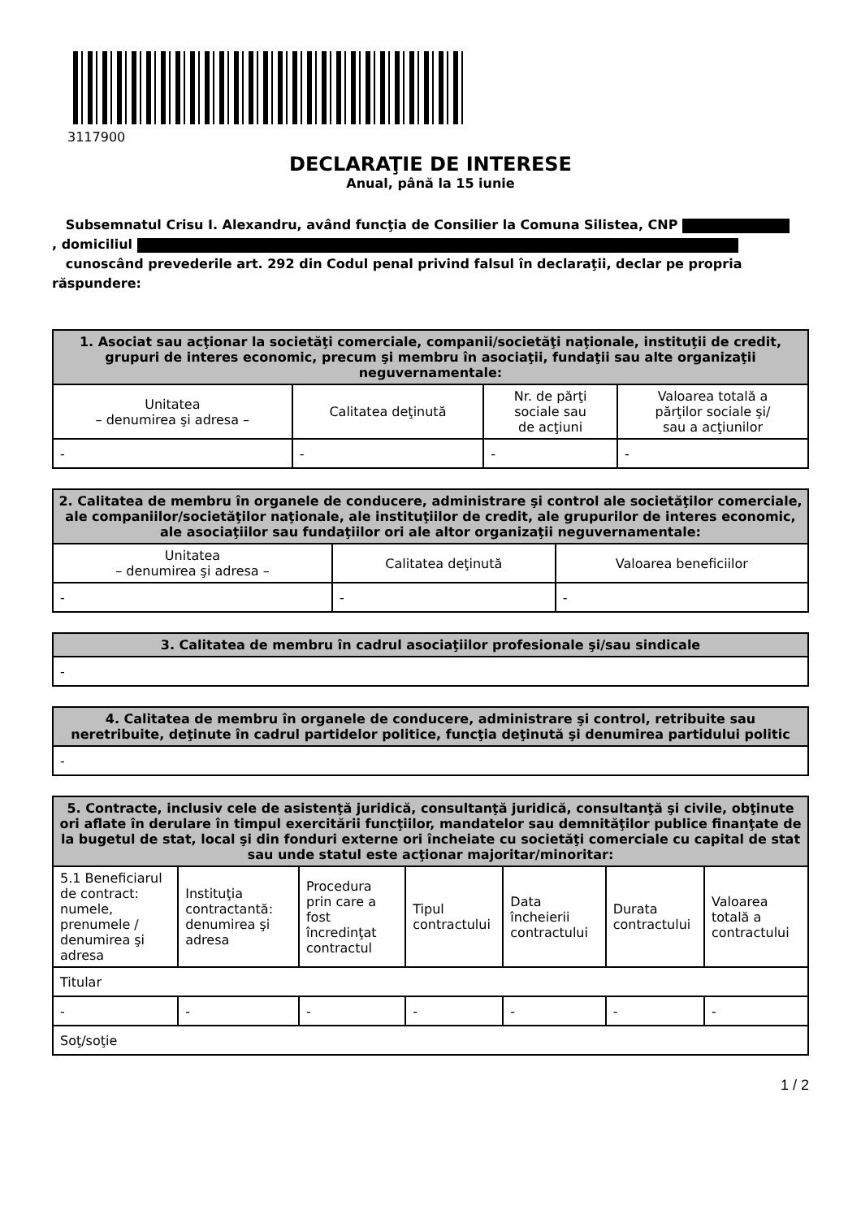3117900
DECLARAŢIE DE INTERESE
Anual, până la 15 iunie
Subsemnatul Crisu I. Alexandru, având funcţia de Consilier la Comuna Silistea, CNP
, domiciliul
cunoscând prevederile art. 292 din Codul penal privind falsul în declaraţii, declar pe propria răspundere:
| 1. Asociat sau acţionar la societăţi comerciale, companii/societăţi naţionale, instituţii de credit, grupuri de interes economic, precum şi membru în asociaţii, fundaţii sau alte organizaţii neguvernamentale: | | | |
| --- | --- | --- | --- |
| Unitatea – denumirea şi adresa – | Calitatea deţinută | Nr. de părţi sociale sau de acţiuni | Valoarea totală a părţilor sociale şi/ sau a acţiunilor |
| - | - | - | - |
| 2. Calitatea de membru în organele de conducere, administrare şi control ale societăţilor comerciale, ale companiilor/societăţilor naţionale, ale instituţiilor de credit, ale grupurilor de interes economic, ale asociaţiilor sau fundaţiilor ori ale altor organizaţii neguvernamentale: | | |
| --- | --- | --- |
| Unitatea – denumirea şi adresa – | Calitatea deţinută | Valoarea beneficiilor |
| - | - | - |
| 3. Calitatea de membru în cadrul asociaţiilor profesionale şi/sau sindicale |
| --- |
| - |
| 4. Calitatea de membru în organele de conducere, administrare şi control, retribuite sau neretribuite, deţinute în cadrul partidelor politice, funcţia deţinută şi denumirea partidului politic |
| --- |
| - |
| 5. Contracte, inclusiv cele de asistenţă juridică, consultanţă juridică, consultanţă şi civile, obţinute ori aflate în derulare în timpul exercitării funcţiilor, mandatelor sau demnităţilor publice finanţate de la bugetul de stat, local şi din fonduri externe ori încheiate cu societăţi comerciale cu capital de stat sau unde statul este acţionar majoritar/minoritar: | | | | | | |
| --- | --- | --- | --- | --- | --- | --- |
| 5.1 Beneficiarul de contract: numele, prenumele / denumirea şi adresa | Instituţia contractantă: denumirea şi adresa | Procedura prin care a fost încredinţat contractul | Tipul contractului | Data încheierii contractului | Durata contractului | Valoarea totală a contractului |
| Titular | | | | | | |
| - | - | - | - | - | - | - |
| Soţ/soţie | | | | | | |
1 / 2